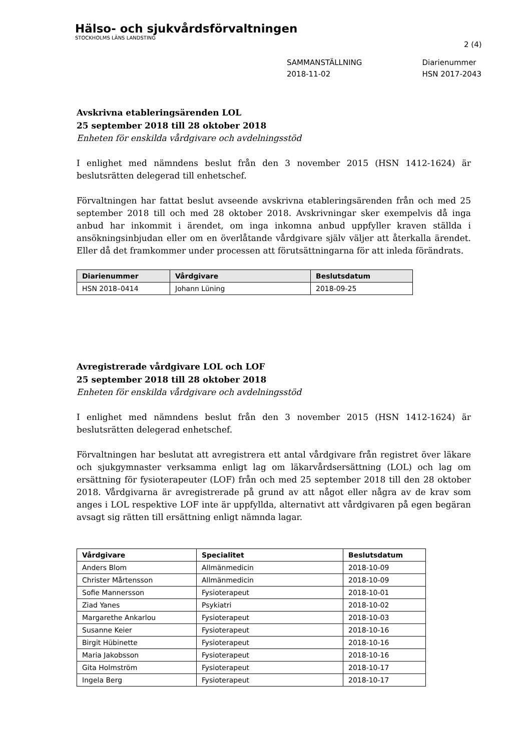Hälso- och sjukvårdsförvaltningen
STOCKHOLMS LÄNS LANDSTING
2 (4)
SAMMANSTÄLLNING
2018-11-02
Diarienummer
HSN 2017-2043
Avskrivna etableringsärenden LOL
25 september 2018 till 28 oktober 2018
Enheten för enskilda vårdgivare och avdelningsstöd
I enlighet med nämndens beslut från den 3 november 2015 (HSN 1412-1624) är beslutsrätten delegerad till enhetschef.
Förvaltningen har fattat beslut avseende avskrivna etableringsärenden från och med 25 september 2018 till och med 28 oktober 2018. Avskrivningar sker exempelvis då inga anbud har inkommit i ärendet, om inga inkomna anbud uppfyller kraven ställda i ansökningsinbjudan eller om en överlåtande vårdgivare själv väljer att återkalla ärendet. Eller då det framkommer under processen att förutsättningarna för att inleda förändrats.
| Diarienummer | Vårdgivare | Beslutsdatum |
| --- | --- | --- |
| HSN 2018–0414 | Johann Lüning | 2018-09-25 |
Avregistrerade vårdgivare LOL och LOF
25 september 2018 till 28 oktober 2018
Enheten för enskilda vårdgivare och avdelningsstöd
I enlighet med nämndens beslut från den 3 november 2015 (HSN 1412-1624) är beslutsrätten delegerad enhetschef.
Förvaltningen har beslutat att avregistrera ett antal vårdgivare från registret över läkare och sjukgymnaster verksamma enligt lag om läkarvårdsersättning (LOL) och lag om ersättning för fysioterapeuter (LOF) från och med 25 september 2018 till den 28 oktober 2018. Vårdgivarna är avregistrerade på grund av att något eller några av de krav som anges i LOL respektive LOF inte är uppfyllda, alternativt att vårdgivaren på egen begäran avsagt sig rätten till ersättning enligt nämnda lagar.
| Vårdgivare | Specialitet | Beslutsdatum |
| --- | --- | --- |
| Anders Blom | Allmänmedicin | 2018-10-09 |
| Christer Mårtensson | Allmänmedicin | 2018-10-09 |
| Sofie Mannersson | Fysioterapeut | 2018-10-01 |
| Ziad Yanes | Psykiatri | 2018-10-02 |
| Margarethe Ankarlou | Fysioterapeut | 2018-10-03 |
| Susanne Keier | Fysioterapeut | 2018-10-16 |
| Birgit Hübinette | Fysioterapeut | 2018-10-16 |
| Maria Jakobsson | Fysioterapeut | 2018-10-16 |
| Gita Holmström | Fysioterapeut | 2018-10-17 |
| Ingela Berg | Fysioterapeut | 2018-10-17 |